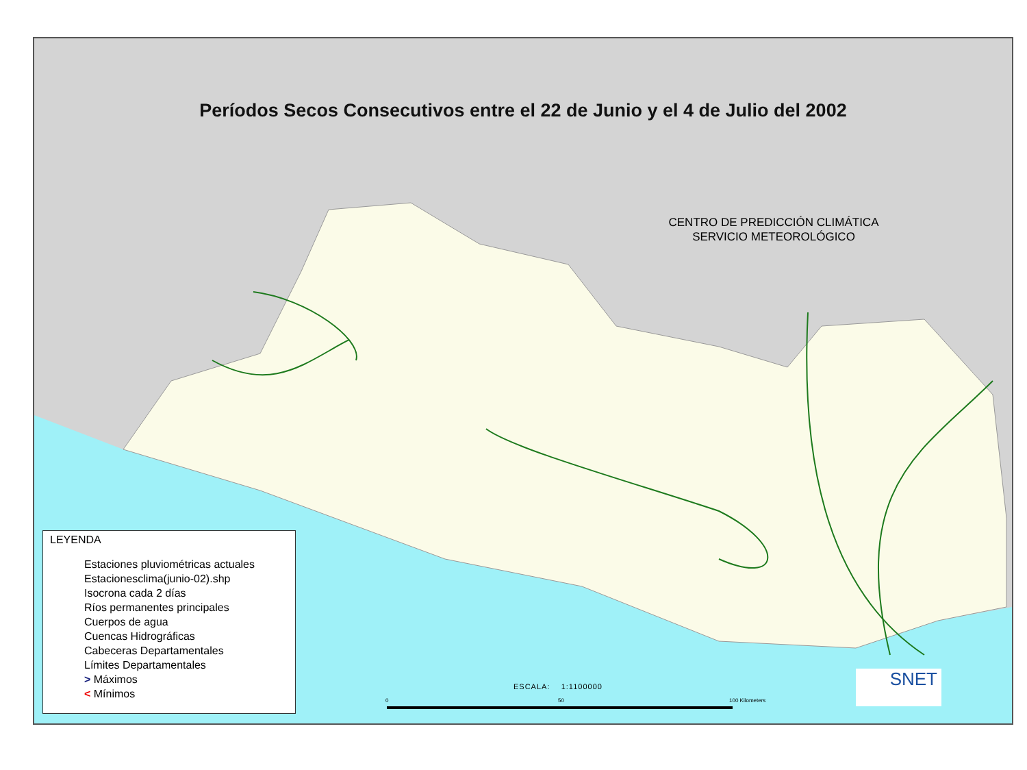Períodos Secos Consecutivos entre el 22 de Junio y el 4 de Julio del 2002
CENTRO DE PREDICCIÓN CLIMÁTICA
SERVICIO METEOROLÓGICO
LEYENDA
Estaciones pluviométricas actuales
Estacionesclima(junio-02).shp
Isocrona cada 2 días
Ríos permanentes principales
Cuerpos de agua
Cuencas Hidrográficas
Cabeceras Departamentales
Límites Departamentales
> Máximos
< Mínimos
ESCALA: 1:1100000
0 50 100 Kilometers
SNET